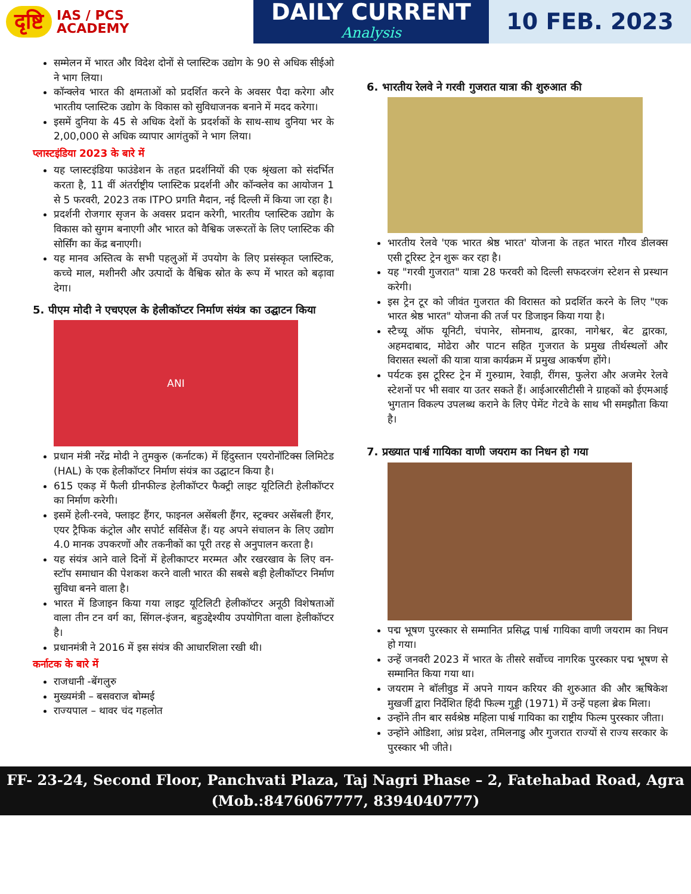दृष्टि IAS / PCS
ACADEMY
DAILY CURRENT
Analysis
10 FEB. 2023
सम्मेलन में भारत और विदेश दोनों से प्लास्टिक उद्योग के 90 से अधिक सीईओ ने भाग लिया।
कॉन्क्लेव भारत की क्षमताओं को प्रदर्शित करने के अवसर पैदा करेगा और भारतीय प्लास्टिक उद्योग के विकास को सुविधाजनक बनाने में मदद करेगा।
इसमें दुनिया के 45 से अधिक देशों के प्रदर्शकों के साथ-साथ दुनिया भर के 2,00,000 से अधिक व्यापार आगंतुकों ने भाग लिया।
प्लास्टइंडिया 2023 के बारे में
यह प्लास्टइंडिया फाउंडेशन के तहत प्रदर्शनियों की एक श्रृंखला को संदर्भित करता है, 11 वीं अंतर्राष्ट्रीय प्लास्टिक प्रदर्शनी और कॉन्क्लेव का आयोजन 1 से 5 फरवरी, 2023 तक ITPO प्रगति मैदान, नई दिल्ली में किया जा रहा है।
प्रदर्शनी रोजगार सृजन के अवसर प्रदान करेगी, भारतीय प्लास्टिक उद्योग के विकास को सुगम बनाएगी और भारत को वैश्विक जरूरतों के लिए प्लास्टिक की सोर्सिंग का केंद्र बनाएगी।
यह मानव अस्तित्व के सभी पहलुओं में उपयोग के लिए प्रसंस्कृत प्लास्टिक, कच्चे माल, मशीनरी और उत्पादों के वैश्विक स्रोत के रूप में भारत को बढ़ावा देगा।
5. पीएम मोदी ने एचएएल के हेलीकॉप्टर निर्माण संयंत्र का उद्घाटन किया
ANI
प्रधान मंत्री नरेंद्र मोदी ने तुमकुरु (कर्नाटक) में हिंदुस्तान एयरोनॉटिक्स लिमिटेड (HAL) के एक हेलीकॉप्टर निर्माण संयंत्र का उद्घाटन किया है।
615 एकड़ में फैली ग्रीनफील्ड हेलीकॉप्टर फैक्ट्री लाइट यूटिलिटी हेलीकॉप्टर का निर्माण करेगी।
इसमें हेली-रनवे, फ्लाइट हैंगर, फाइनल असेंबली हैंगर, स्ट्रक्चर असेंबली हैंगर, एयर ट्रैफिक कंट्रोल और सपोर्ट सर्विसेज हैं। यह अपने संचालन के लिए उद्योग 4.0 मानक उपकरणों और तकनीकों का पूरी तरह से अनुपालन करता है।
यह संयंत्र आने वाले दिनों में हेलीकाप्टर मरम्मत और रखरखाव के लिए वन-स्टॉप समाधान की पेशकश करने वाली भारत की सबसे बड़ी हेलीकॉप्टर निर्माण सुविधा बनने वाला है।
भारत में डिजाइन किया गया लाइट यूटिलिटी हेलीकॉप्टर अनूठी विशेषताओं वाला तीन टन वर्ग का, सिंगल-इंजन, बहुउद्देश्यीय उपयोगिता वाला हेलीकॉप्टर है।
प्रधानमंत्री ने 2016 में इस संयंत्र की आधारशिला रखी थी।
कर्नाटक के बारे में
राजधानी -बेंगलुरु
मुख्यमंत्री – बसवराज बोम्मई
राज्यपाल – थावर चंद गहलोत
6. भारतीय रेलवे ने गरवी गुजरात यात्रा की शुरुआत की
भारतीय रेलवे 'एक भारत श्रेष्ठ भारत' योजना के तहत भारत गौरव डीलक्स एसी टूरिस्ट ट्रेन शुरू कर रहा है।
यह "गरवी गुजरात" यात्रा 28 फरवरी को दिल्ली सफदरजंग स्टेशन से प्रस्थान करेगी।
इस ट्रेन टूर को जीवंत गुजरात की विरासत को प्रदर्शित करने के लिए "एक भारत श्रेष्ठ भारत" योजना की तर्ज पर डिजाइन किया गया है।
स्टैच्यू ऑफ यूनिटी, चंपानेर, सोमनाथ, द्वारका, नागेश्वर, बेट द्वारका, अहमदाबाद, मोढेरा और पाटन सहित गुजरात के प्रमुख तीर्थस्थलों और विरासत स्थलों की यात्रा यात्रा कार्यक्रम में प्रमुख आकर्षण होंगे।
पर्यटक इस टूरिस्ट ट्रेन में गुरुग्राम, रेवाड़ी, रींगस, फुलेरा और अजमेर रेलवे स्टेशनों पर भी सवार या उतर सकते हैं। आईआरसीटीसी ने ग्राहकों को ईएमआई भुगतान विकल्प उपलब्ध कराने के लिए पेमेंट गेटवे के साथ भी समझौता किया है।
7. प्रख्यात पार्श्व गायिका वाणी जयराम का निधन हो गया
पद्म भूषण पुरस्कार से सम्मानित प्रसिद्ध पार्श्व गायिका वाणी जयराम का निधन हो गया।
उन्हें जनवरी 2023 में भारत के तीसरे सर्वोच्च नागरिक पुरस्कार पद्म भूषण से सम्मानित किया गया था।
जयराम ने बॉलीवुड में अपने गायन करियर की शुरुआत की और ऋषिकेश मुखर्जी द्वारा निर्देशित हिंदी फिल्म गुड्डी (1971) में उन्हें पहला ब्रेक मिला।
उन्होंने तीन बार सर्वश्रेष्ठ महिला पार्श्व गायिका का राष्ट्रीय फिल्म पुरस्कार जीता।
उन्होंने ओडिशा, आंध्र प्रदेश, तमिलनाडु और गुजरात राज्यों से राज्य सरकार के पुरस्कार भी जीते।
FF- 23-24, Second Floor, Panchvati Plaza, Taj Nagri Phase – 2, Fatehabad Road, Agra
(Mob.:8476067777, 8394040777)